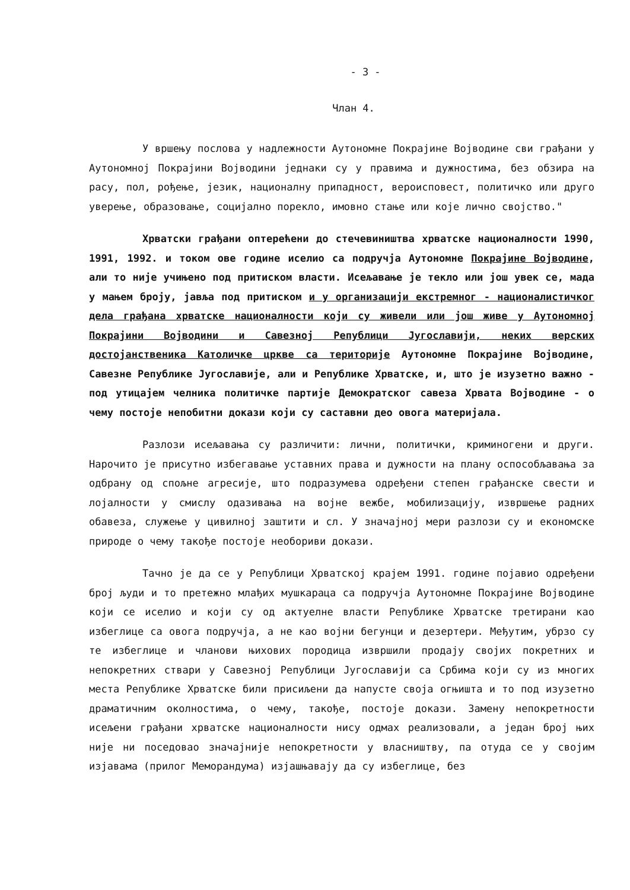- 3 -
Члан 4.
У вршењу послова у надлежности Аутономне Покрајине Војводине сви грађани у Аутономној Покрајини Војводини једнаки су у правима и дужностима, без обзира на расу, пол, рођење, језик, националну припадност, вероисповест, политичко или друго уверење, образовање, социјално порекло, имовно стање или које лично својство."
Хрватски грађани оптерећени до стечевиништва хрватске националности 1990, 1991, 1992. и током ове године иселио са подручја Аутономне Покрајине Војводине, али то није учињено под притиском власти. Исељавање је текло или још увек се, мада у мањем броју, јавља под притиском и у организацији екстремног - националистичког дела грађана хрватске националности који су живели или још живе у Аутономној Покрајини Војводини и Савезној Републици Југославији, неких верских достојанственика Католичке цркве са територије Аутономне Покрајине Војводине, Савезне Републике Југославије, али и Републике Хрватске, и, што је изузетно важно - под утицајем челника политичке партије Демократског савеза Хрвата Војводине - о чему постоје непобитни докази који су саставни део овога материјала.
Разлози исељавања су различити: лични, политички, криминогени и други. Нарочито је присутно избегавање уставних права и дужности на плану оспособљавања за одбрану од спољне агресије, што подразумева одређени степен грађанске свести и лојалности у смислу одазивања на војне вежбе, мобилизацију, извршење радних обавеза, служење у цивилној заштити и сл. У значајној мери разлози су и економске природе о чему такође постоје необориви докази.
Тачно је да се у Републици Хрватској крајем 1991. године појавио одређени број људи и то претежно млађих мушкараца са подручја Аутономне Покрајине Војводине који се иселио и који су од актуелне власти Републике Хрватске третирани као избеглице са овога подручја, а не као војни бегунци и дезертери. Међутим, убрзо су те избеглице и чланови њихових породица извршили продају својих покретних и непокретних ствари у Савезној Републици Југославији са Србима који су из многих места Републике Хрватске били присиљени да напусте своја огњишта и то под изузетно драматичним околностима, о чему, такође, постоје докази. Замену непокретности исељени грађани хрватске националности нису одмах реализовали, а један број њих није ни поседовао значајније непокретности у власништву, па отуда се у својим изјавама (прилог Меморандума) изјашњавају да су избеглице, без